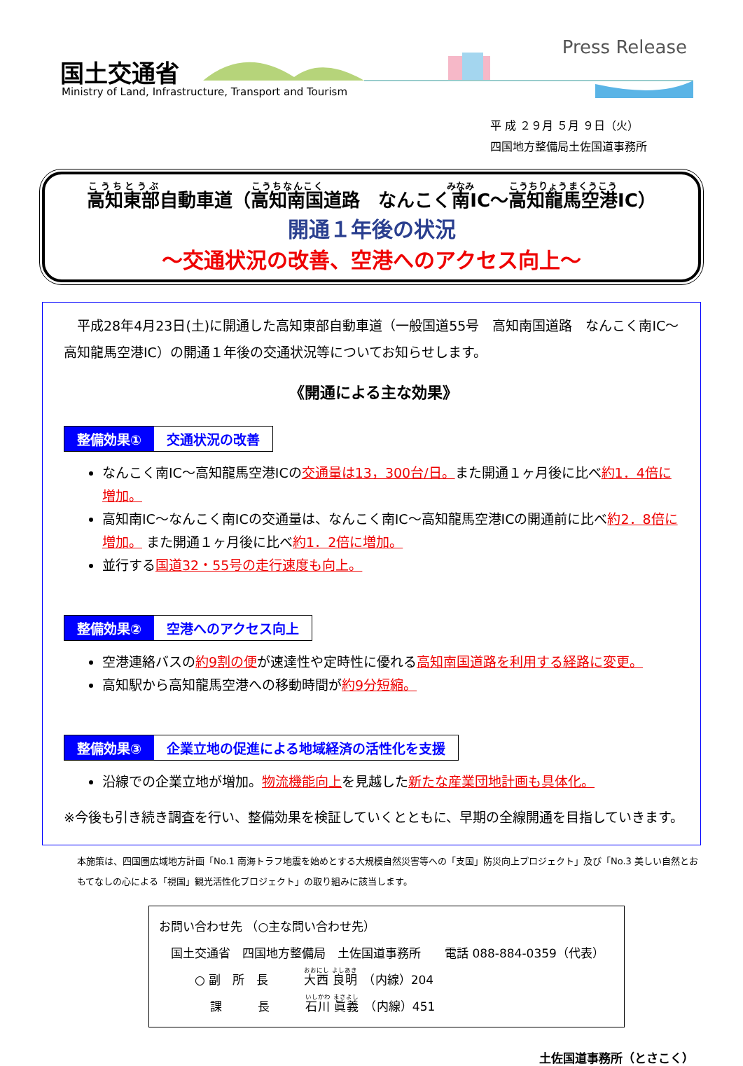国土交通省
Ministry of Land, Infrastructure, Transport and Tourism
Press Release
平 成 ２９月 ５月 ９日（火）
四国地方整備局土佐国道事務所
高知東部自動車道（高知南国道路　なんこく南IC～高知龍馬空港IC）
開通１年後の状況
～交通状況の改善、空港へのアクセス向上～
　平成28年4月23日(土)に開通した高知東部自動車道（一般国道55号　高知南国道路　なんこく南IC～高知龍馬空港IC）の開通１年後の交通状況等についてお知らせします。
《開通による主な効果》
整備効果① 交通状況の改善
なんこく南IC～高知龍馬空港ICの交通量は13，300台/日。また開通１ヶ月後に比べ約1．4倍に増加。
高知南IC～なんこく南ICの交通量は、なんこく南IC～高知龍馬空港ICの開通前に比べ約2．8倍に増加。 また開通１ヶ月後に比べ約1．2倍に増加。
並行する国道32・55号の走行速度も向上。
整備効果② 空港へのアクセス向上
空港連絡バスの約9割の便が速達性や定時性に優れる高知南国道路を利用する経路に変更。
高知駅から高知龍馬空港への移動時間が約9分短縮。
整備効果③ 企業立地の促進による地域経済の活性化を支援
沿線での企業立地が増加。物流機能向上を見越した新たな産業団地計画も具体化。
※今後も引き続き調査を行い、整備効果を検証していくとともに、早期の全線開通を目指していきます。
本施策は、四国圏広域地方計画「No.1 南海トラフ地震を始めとする大規模自然災害等への「支国」防災向上プロジェクト」及び「No.3 美しい自然とおもてなしの心による「視国」観光活性化プロジェクト」の取り組みに該当します。
お問い合わせ先 （○主な問い合わせ先）
　国土交通省　四国地方整備局　土佐国道事務所　　電話 088-884-0359（代表）
　　　○ 副　所　長　　　大西 良明　（内線）204
　　　　 課　　　長　　　石川 眞義　（内線）451
土佐国道事務所（とさこく）